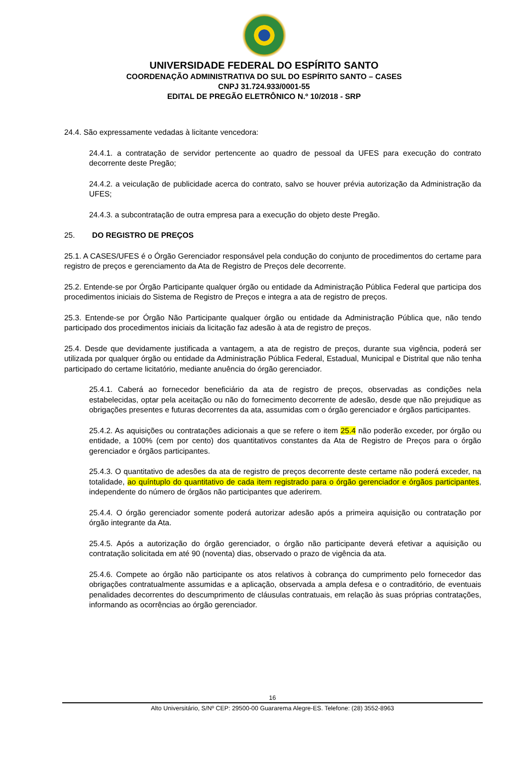UNIVERSIDADE FEDERAL DO ESPÍRITO SANTO
COORDENAÇÃO ADMINISTRATIVA DO SUL DO ESPÍRITO SANTO – CASES
CNPJ 31.724.933/0001-55
EDITAL DE PREGÃO ELETRÔNICO N.º 10/2018 - SRP
24.4. São expressamente vedadas à licitante vencedora:
24.4.1. a contratação de servidor pertencente ao quadro de pessoal da UFES para execução do contrato decorrente deste Pregão;
24.4.2. a veiculação de publicidade acerca do contrato, salvo se houver prévia autorização da Administração da UFES;
24.4.3. a subcontratação de outra empresa para a execução do objeto deste Pregão.
25. DO REGISTRO DE PREÇOS
25.1. A CASES/UFES é o Órgão Gerenciador responsável pela condução do conjunto de procedimentos do certame para registro de preços e gerenciamento da Ata de Registro de Preços dele decorrente.
25.2. Entende-se por Órgão Participante qualquer órgão ou entidade da Administração Pública Federal que participa dos procedimentos iniciais do Sistema de Registro de Preços e integra a ata de registro de preços.
25.3. Entende-se por Órgão Não Participante qualquer órgão ou entidade da Administração Pública que, não tendo participado dos procedimentos iniciais da licitação faz adesão à ata de registro de preços.
25.4. Desde que devidamente justificada a vantagem, a ata de registro de preços, durante sua vigência, poderá ser utilizada por qualquer órgão ou entidade da Administração Pública Federal, Estadual, Municipal e Distrital que não tenha participado do certame licitatório, mediante anuência do órgão gerenciador.
25.4.1. Caberá ao fornecedor beneficiário da ata de registro de preços, observadas as condições nela estabelecidas, optar pela aceitação ou não do fornecimento decorrente de adesão, desde que não prejudique as obrigações presentes e futuras decorrentes da ata, assumidas com o órgão gerenciador e órgãos participantes.
25.4.2. As aquisições ou contratações adicionais a que se refere o item 25.4 não poderão exceder, por órgão ou entidade, a 100% (cem por cento) dos quantitativos constantes da Ata de Registro de Preços para o órgão gerenciador e órgãos participantes.
25.4.3. O quantitativo de adesões da ata de registro de preços decorrente deste certame não poderá exceder, na totalidade, ao quíntuplo do quantitativo de cada item registrado para o órgão gerenciador e órgãos participantes, independente do número de órgãos não participantes que aderirem.
25.4.4. O órgão gerenciador somente poderá autorizar adesão após a primeira aquisição ou contratação por órgão integrante da Ata.
25.4.5. Após a autorização do órgão gerenciador, o órgão não participante deverá efetivar a aquisição ou contratação solicitada em até 90 (noventa) dias, observado o prazo de vigência da ata.
25.4.6. Compete ao órgão não participante os atos relativos à cobrança do cumprimento pelo fornecedor das obrigações contratualmente assumidas e a aplicação, observada a ampla defesa e o contraditório, de eventuais penalidades decorrentes do descumprimento de cláusulas contratuais, em relação às suas próprias contratações, informando as ocorrências ao órgão gerenciador.
16
Alto Universitário, S/Nº CEP: 29500-00 Guararema Alegre-ES. Telefone: (28) 3552-8963